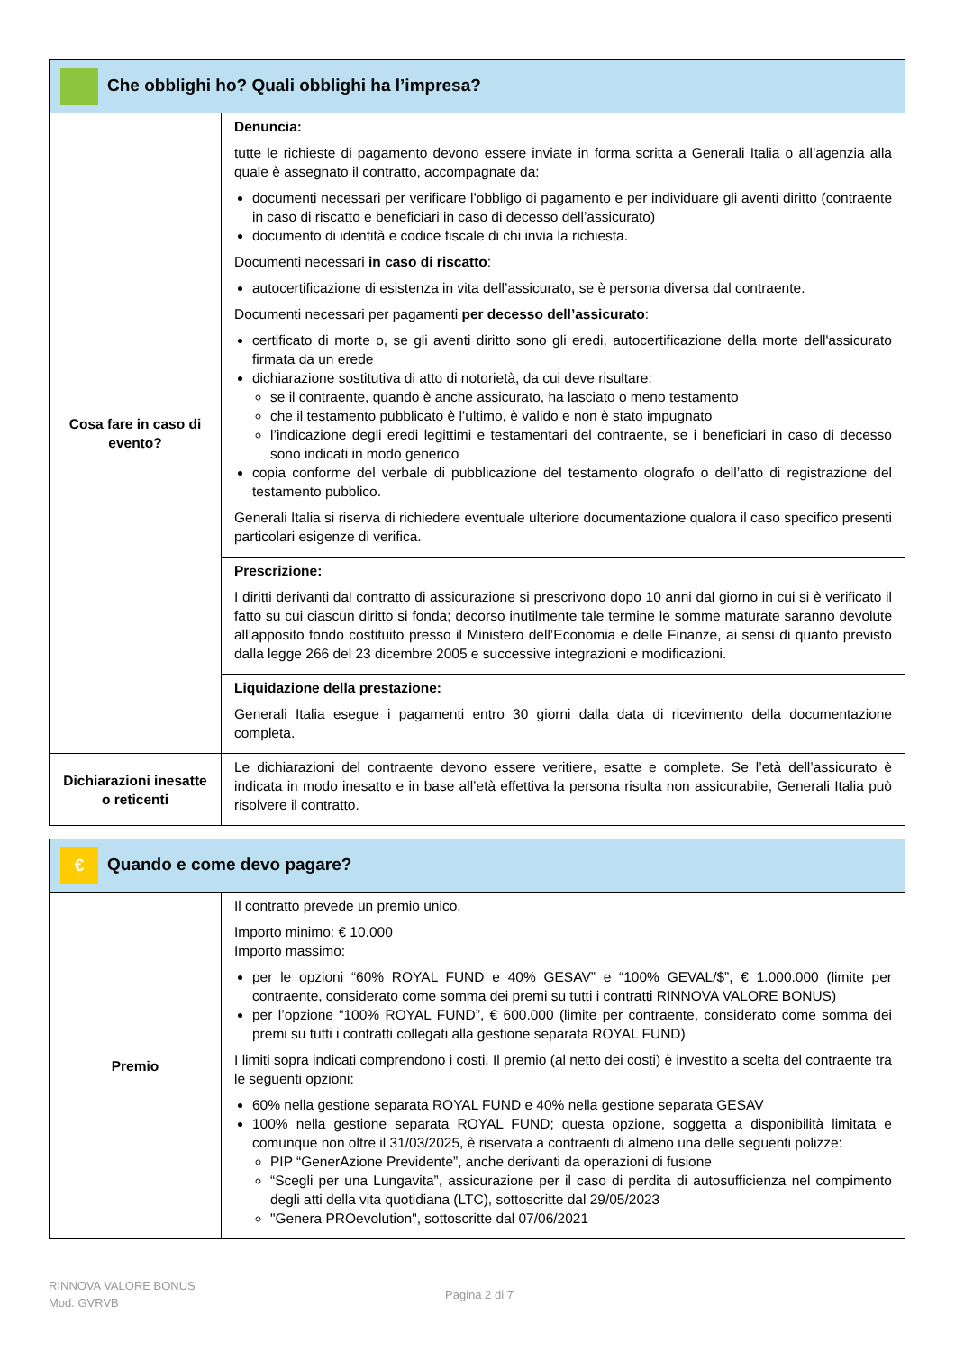| Che obblighi ho? Quali obblighi ha l’impresa? | |
| Cosa fare in caso di evento? | Denuncia: tutte le richieste di pagamento devono essere inviate in forma scritta a Generali Italia o all’agenzia alla quale è assegnato il contratto, accompagnate da: documenti necessari per verificare l’obbligo di pagamento e per individuare gli aventi diritto (contraente in caso di riscatto e beneficiari in caso di decesso dell’assicurato) documento di identità e codice fiscale di chi invia la richiesta. Documenti necessari in caso di riscatto : autocertificazione di esistenza in vita dell’assicurato, se è persona diversa dal contraente. Documenti necessari per pagamenti per decesso dell’assicurato : certificato di morte o, se gli aventi diritto sono gli eredi, autocertificazione della morte dell'assicurato firmata da un erede dichiarazione sostitutiva di atto di notorietà, da cui deve risultare: se il contraente, quando è anche assicurato, ha lasciato o meno testamento che il testamento pubblicato è l’ultimo, è valido e non è stato impugnato l’indicazione degli eredi legittimi e testamentari del contraente, se i beneficiari in caso di decesso sono indicati in modo generico copia conforme del verbale di pubblicazione del testamento olografo o dell’atto di registrazione del testamento pubblico. Generali Italia si riserva di richiedere eventuale ulteriore documentazione qualora il caso specifico presenti particolari esigenze di verifica. |
| | Prescrizione: I diritti derivanti dal contratto di assicurazione si prescrivono dopo 10 anni dal giorno in cui si è verificato il fatto su cui ciascun diritto si fonda; decorso inutilmente tale termine le somme maturate saranno devolute all’apposito fondo costituito presso il Ministero dell’Economia e delle Finanze, ai sensi di quanto previsto dalla legge 266 del 23 dicembre 2005 e successive integrazioni e modificazioni. |
| | Liquidazione della prestazione: Generali Italia esegue i pagamenti entro 30 giorni dalla data di ricevimento della documentazione completa. |
| Dichiarazioni inesatte o reticenti | Le dichiarazioni del contraente devono essere veritiere, esatte e complete. Se l’età dell’assicurato è indicata in modo inesatto e in base all’età effettiva la persona risulta non assicurabile, Generali Italia può risolvere il contratto. |
| € Quando e come devo pagare? | |
| Premio | Il contratto prevede un premio unico. Importo minimo: € 10.000 Importo massimo: per le opzioni “60% ROYAL FUND e 40% GESAV” e “100% GEVAL/$”, € 1.000.000 (limite per contraente, considerato come somma dei premi su tutti i contratti RINNOVA VALORE BONUS) per l’opzione “100% ROYAL FUND”, € 600.000 (limite per contraente, considerato come somma dei premi su tutti i contratti collegati alla gestione separata ROYAL FUND) I limiti sopra indicati comprendono i costi. Il premio (al netto dei costi) è investito a scelta del contraente tra le seguenti opzioni: 60% nella gestione separata ROYAL FUND e 40% nella gestione separata GESAV 100% nella gestione separata ROYAL FUND; questa opzione, soggetta a disponibilità limitata e comunque non oltre il 31/03/2025, è riservata a contraenti di almeno una delle seguenti polizze: PIP “GenerAzione Previdente”, anche derivanti da operazioni di fusione “Scegli per una Lungavita”, assicurazione per il caso di perdita di autosufficienza nel compimento degli atti della vita quotidiana (LTC), sottoscritte dal 29/05/2023 "Genera PROevolution", sottoscritte dal 07/06/2021 |
RINNOVA VALORE BONUS
Mod. GVRVB
Pagina 2 di 7